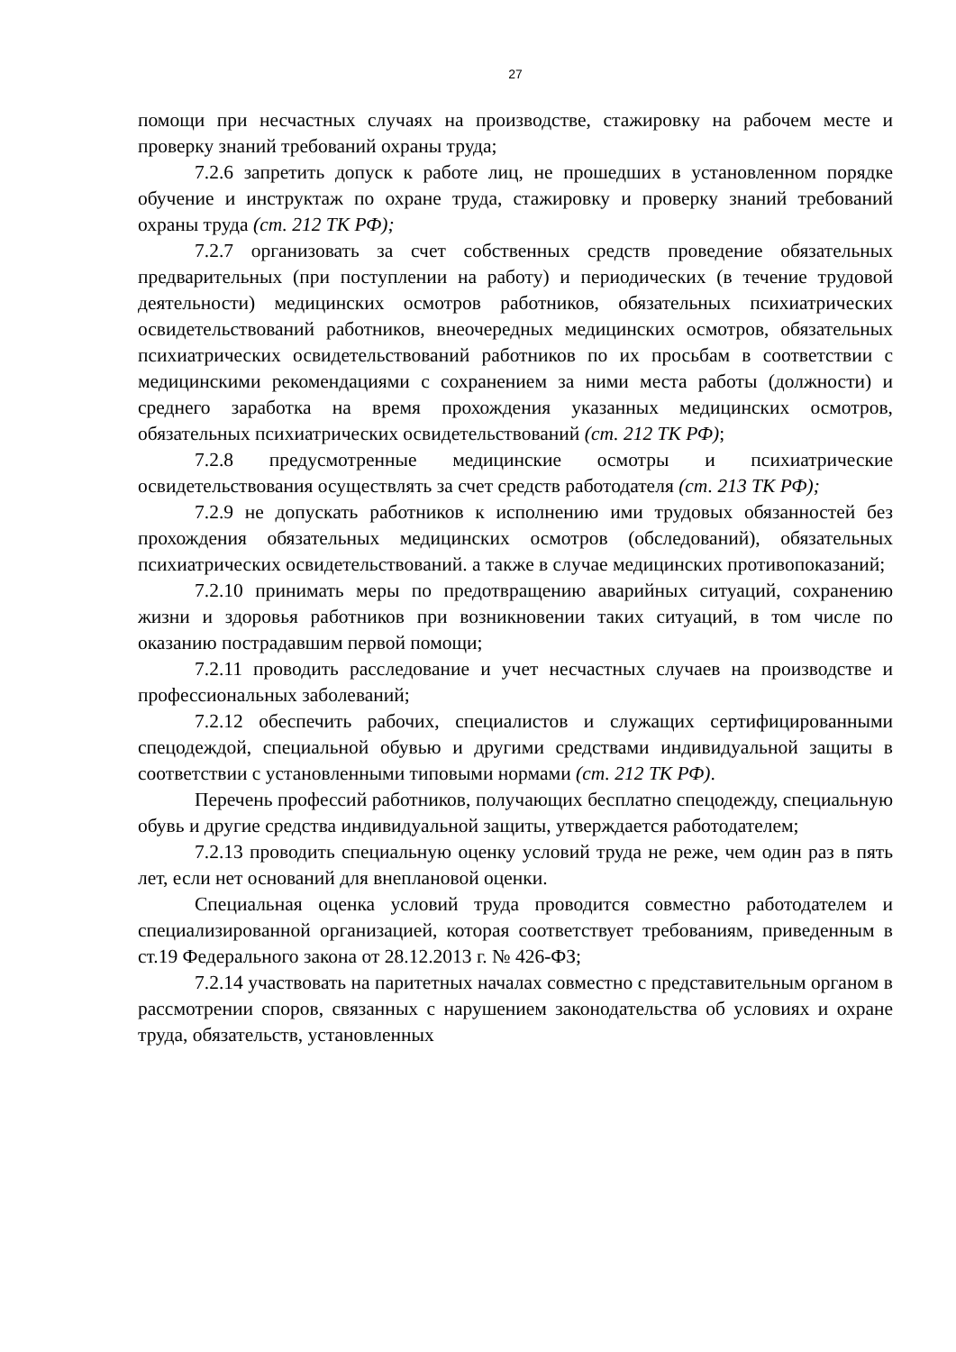27
помощи при несчастных случаях на производстве, стажировку на рабочем месте и проверку знаний требований охраны труда;
7.2.6 запретить допуск к работе лиц, не прошедших в установленном порядке обучение и инструктаж по охране труда, стажировку и проверку знаний требований охраны труда (ст. 212 ТК РФ);
7.2.7 организовать за счет собственных средств проведение обязательных предварительных (при поступлении на работу) и периодических (в течение трудовой деятельности) медицинских осмотров работников, обязательных психиатрических освидетельствований работников, внеочередных медицинских осмотров, обязательных психиатрических освидетельствований работников по их просьбам в соответствии с медицинскими рекомендациями с сохранением за ними места работы (должности) и среднего заработка на время прохождения указанных медицинских осмотров, обязательных психиатрических освидетельствований (ст. 212 ТК РФ);
7.2.8 предусмотренные медицинские осмотры и психиатрические освидетельствования осуществлять за счет средств работодателя (ст. 213 ТК РФ);
7.2.9 не допускать работников к исполнению ими трудовых обязанностей без прохождения обязательных медицинских осмотров (обследований), обязательных психиатрических освидетельствований. а также в случае медицинских противопоказаний;
7.2.10 принимать меры по предотвращению аварийных ситуаций, сохранению жизни и здоровья работников при возникновении таких ситуаций, в том числе по оказанию пострадавшим первой помощи;
7.2.11 проводить расследование и учет несчастных случаев на производстве и профессиональных заболеваний;
7.2.12 обеспечить рабочих, специалистов и служащих сертифицированными спецодеждой, специальной обувью и другими средствами индивидуальной защиты в соответствии с установленными типовыми нормами (ст. 212 ТК РФ).
Перечень профессий работников, получающих бесплатно спецодежду, специальную обувь и другие средства индивидуальной защиты, утверждается работодателем;
7.2.13 проводить специальную оценку условий труда не реже, чем один раз в пять лет, если нет оснований для внеплановой оценки.
Специальная оценка условий труда проводится совместно работодателем и специализированной организацией, которая соответствует требованиям, приведенным в ст.19 Федерального закона от 28.12.2013 г. № 426-ФЗ;
7.2.14 участвовать на паритетных началах совместно с представительным органом в рассмотрении споров, связанных с нарушением законодательства об условиях и охране труда, обязательств, установленных